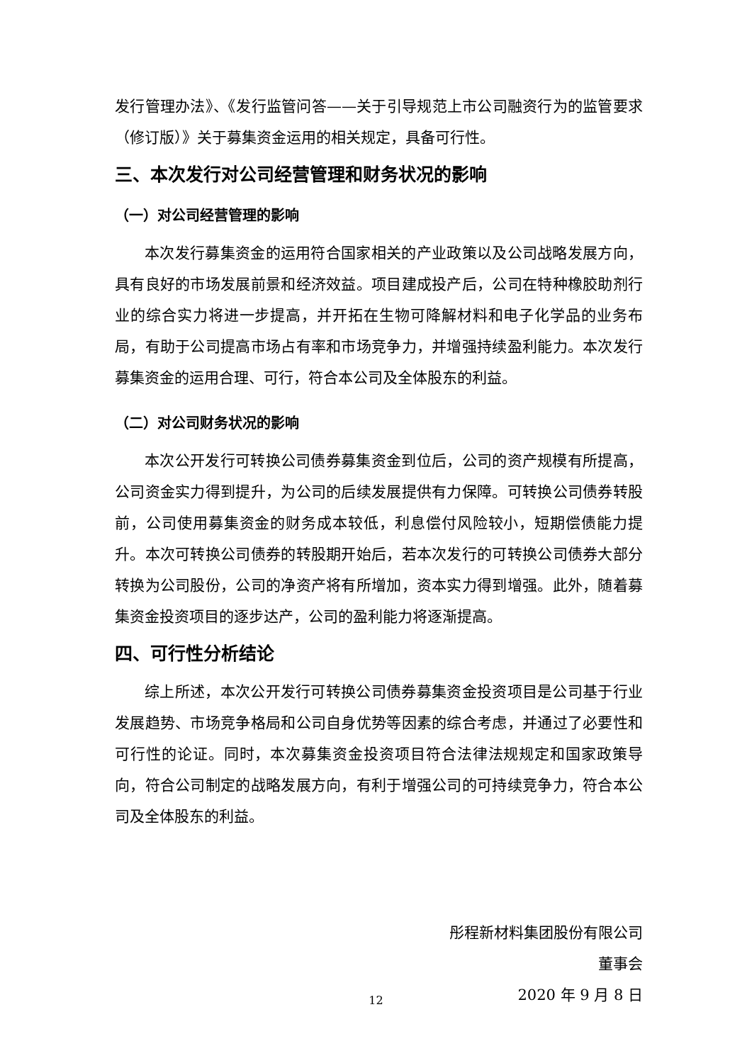发行管理办法》、《发行监管问答——关于引导规范上市公司融资行为的监管要求（修订版）》关于募集资金运用的相关规定，具备可行性。
三、本次发行对公司经营管理和财务状况的影响
（一）对公司经营管理的影响
本次发行募集资金的运用符合国家相关的产业政策以及公司战略发展方向，具有良好的市场发展前景和经济效益。项目建成投产后，公司在特种橡胶助剂行业的综合实力将进一步提高，并开拓在生物可降解材料和电子化学品的业务布局，有助于公司提高市场占有率和市场竞争力，并增强持续盈利能力。本次发行募集资金的运用合理、可行，符合本公司及全体股东的利益。
（二）对公司财务状况的影响
本次公开发行可转换公司债券募集资金到位后，公司的资产规模有所提高，公司资金实力得到提升，为公司的后续发展提供有力保障。可转换公司债券转股前，公司使用募集资金的财务成本较低，利息偿付风险较小，短期偿债能力提升。本次可转换公司债券的转股期开始后，若本次发行的可转换公司债券大部分转换为公司股份，公司的净资产将有所增加，资本实力得到增强。此外，随着募集资金投资项目的逐步达产，公司的盈利能力将逐渐提高。
四、可行性分析结论
综上所述，本次公开发行可转换公司债券募集资金投资项目是公司基于行业发展趋势、市场竞争格局和公司自身优势等因素的综合考虑，并通过了必要性和可行性的论证。同时，本次募集资金投资项目符合法律法规规定和国家政策导向，符合公司制定的战略发展方向，有利于增强公司的可持续竞争力，符合本公司及全体股东的利益。
彤程新材料集团股份有限公司
董事会
2020 年 9 月 8 日
12